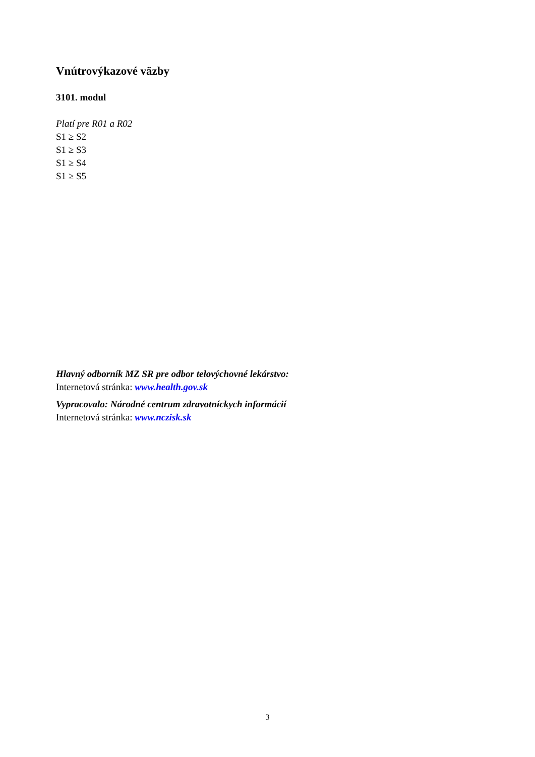Vnútrovýkazové väzby
3101. modul
Platí pre R01 a R02
S1 ≥ S2
S1 ≥ S3
S1 ≥ S4
S1 ≥ S5
Hlavný odborník MZ SR pre odbor telovýchovné lekárstvo:
Internetová stránka: www.health.gov.sk
Vypracovalo: Národné centrum zdravotníckych informácií
Internetová stránka: www.nczisk.sk
3